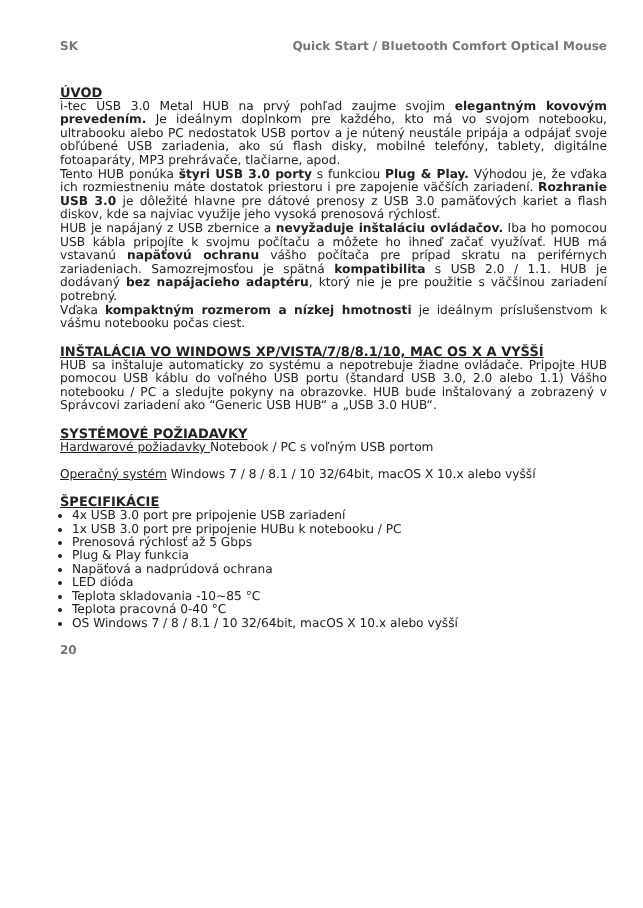SK Quick Start / Bluetooth Comfort Optical Mouse
ÚVOD
i-tec USB 3.0 Metal HUB na prvý pohľad zaujme svojim elegantným kovovým prevedením. Je ideálnym doplnkom pre každého, kto má vo svojom notebooku, ultrabooku alebo PC nedostatok USB portov a je nútený neustále pripája a odpájať svoje obľúbené USB zariadenia, ako sú flash disky, mobilné telefóny, tablety, digitálne fotoaparáty, MP3 prehrávače, tlačiarne, apod.
Tento HUB ponúka štyri USB 3.0 porty s funkciou Plug & Play. Výhodou je, že vďaka ich rozmiestneniu máte dostatok priestoru i pre zapojenie väčších zariadení. Rozhranie USB 3.0 je dôležité hlavne pre dátové prenosy z USB 3.0 pamäťových kariet a flash diskov, kde sa najviac využije jeho vysoká prenosová rýchlosť.
HUB je napájaný z USB zbernice a nevyžaduje inštaláciu ovládačov. Iba ho pomocou USB kábla pripojíte k svojmu počítaču a môžete ho ihneď začať využívať. HUB má vstavanú napäťovú ochranu vášho počítača pre prípad skratu na periférnych zariadeniach. Samozrejmosťou je spätná kompatibilita s USB 2.0 / 1.1. HUB je dodávaný bez napájacieho adaptéru, ktorý nie je pre použitie s väčšinou zariadení potrebný.
Vďaka kompaktným rozmerom a nízkej hmotnosti je ideálnym príslušenstvom k vášmu notebooku počas ciest.
INŠTALÁCIA VO WINDOWS XP/VISTA/7/8/8.1/10, MAC OS X A VYŠŠÍ
HUB sa inštaluje automaticky zo systému a nepotrebuje žiadne ovládače. Pripojte HUB pomocou USB káblu do voľného USB portu (štandard USB 3.0, 2.0 alebo 1.1) Vášho notebooku / PC a sledujte pokyny na obrazovke. HUB bude inštalovaný a zobrazený v Správcovi zariadení ako “Generic USB HUB“ a „USB 3.0 HUB“.
SYSTÉMOVÉ POŽIADAVKY
Hardwarové požiadavky Notebook / PC s voľným USB portom
Operačný systém Windows 7 / 8 / 8.1 / 10 32/64bit, macOS X 10.x alebo vyšší
ŠPECIFIKÁCIE
4x USB 3.0 port pre pripojenie USB zariadení
1x USB 3.0 port pre pripojenie HUBu k notebooku / PC
Prenosová rýchlosť až 5 Gbps
Plug & Play funkcia
Napäťová a nadprúdová ochrana
LED dióda
Teplota skladovania -10~85 °C
Teplota pracovná 0-40 °C
OS Windows 7 / 8 / 8.1 / 10 32/64bit, macOS X 10.x alebo vyšší
20